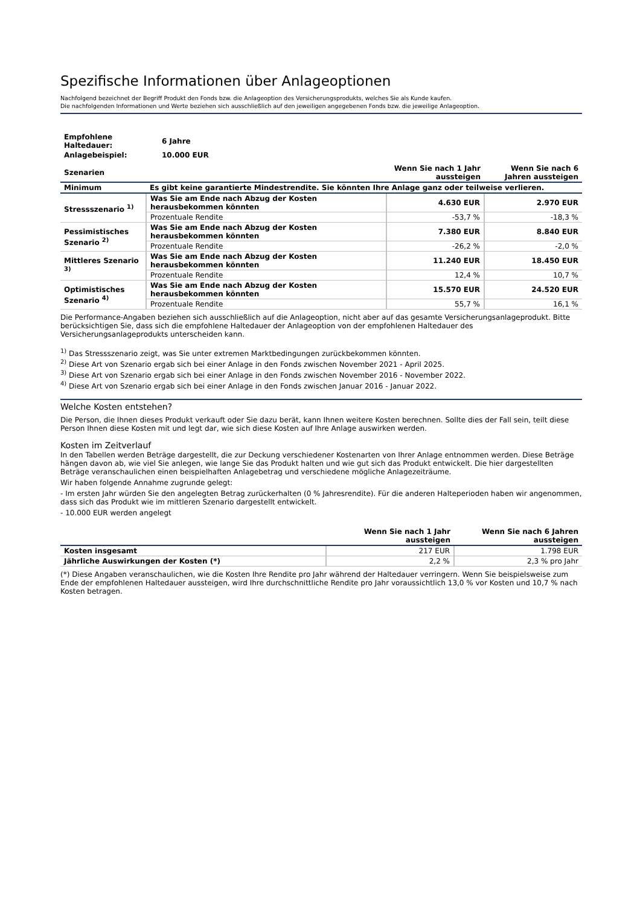Spezifische Informationen über Anlageoptionen
Nachfolgend bezeichnet der Begriff Produkt den Fonds bzw. die Anlageoption des Versicherungsprodukts, welches Sie als Kunde kaufen.
Die nachfolgenden Informationen und Werte beziehen sich ausschließlich auf den jeweiligen angegebenen Fonds bzw. die jeweilige Anlageoption.
| Empfohlene Haltedauer: | 6 Jahre |
| Anlagebeispiel: | 10.000 EUR |
| Szenarien | | Wenn Sie nach 1 Jahr aussteigen | Wenn Sie nach 6 Jahren aussteigen |
| Minimum | Es gibt keine garantierte Mindestrendite. Sie könnten Ihre Anlage ganz oder teilweise verlieren. | | |
| Stressszenario <sup>1)</sup> | Was Sie am Ende nach Abzug der Kosten herausbekommen könnten | 4.630 EUR | 2.970 EUR |
| | Prozentuale Rendite | -53,7 % | -18,3 % |
| Pessimistisches Szenario <sup>2)</sup> | Was Sie am Ende nach Abzug der Kosten herausbekommen könnten | 7.380 EUR | 8.840 EUR |
| | Prozentuale Rendite | -26,2 % | -2,0 % |
| Mittleres Szenario <sup>3)</sup> | Was Sie am Ende nach Abzug der Kosten herausbekommen könnten | 11.240 EUR | 18.450 EUR |
| | Prozentuale Rendite | 12,4 % | 10,7 % |
| Optimistisches Szenario <sup>4)</sup> | Was Sie am Ende nach Abzug der Kosten herausbekommen könnten | 15.570 EUR | 24.520 EUR |
| | Prozentuale Rendite | 55,7 % | 16,1 % |
Die Performance-Angaben beziehen sich ausschließlich auf die Anlageoption, nicht aber auf das gesamte Versicherungsanlageprodukt. Bitte berücksichtigen Sie, dass sich die empfohlene Haltedauer der Anlageoption von der empfohlenen Haltedauer des Versicherungsanlageprodukts unterscheiden kann.
<sup>1)</sup> Das Stressszenario zeigt, was Sie unter extremen Marktbedingungen zurückbekommen könnten.
<sup>2)</sup> Diese Art von Szenario ergab sich bei einer Anlage in den Fonds zwischen November 2021 - April 2025.
<sup>3)</sup> Diese Art von Szenario ergab sich bei einer Anlage in den Fonds zwischen November 2016 - November 2022.
<sup>4)</sup> Diese Art von Szenario ergab sich bei einer Anlage in den Fonds zwischen Januar 2016 - Januar 2022.
Welche Kosten entstehen?
Die Person, die Ihnen dieses Produkt verkauft oder Sie dazu berät, kann Ihnen weitere Kosten berechnen. Sollte dies der Fall sein, teilt diese Person Ihnen diese Kosten mit und legt dar, wie sich diese Kosten auf Ihre Anlage auswirken werden.
Kosten im Zeitverlauf
In den Tabellen werden Beträge dargestellt, die zur Deckung verschiedener Kostenarten von Ihrer Anlage entnommen werden. Diese Beträge hängen davon ab, wie viel Sie anlegen, wie lange Sie das Produkt halten und wie gut sich das Produkt entwickelt. Die hier dargestellten Beträge veranschaulichen einen beispielhaften Anlagebetrag und verschiedene mögliche Anlagezeiträume.
Wir haben folgende Annahme zugrunde gelegt:
- Im ersten Jahr würden Sie den angelegten Betrag zurückerhalten (0 % Jahresrendite). Für die anderen Halteperioden haben wir angenommen, dass sich das Produkt wie im mittleren Szenario dargestellt entwickelt.
- 10.000 EUR werden angelegt
| | Wenn Sie nach 1 Jahr aussteigen | Wenn Sie nach 6 Jahren aussteigen |
| Kosten insgesamt | 217 EUR | 1.798 EUR |
| Jährliche Auswirkungen der Kosten (*) | 2,2 % | 2,3 % pro Jahr |
(*) Diese Angaben veranschaulichen, wie die Kosten Ihre Rendite pro Jahr während der Haltedauer verringern. Wenn Sie beispielsweise zum Ende der empfohlenen Haltedauer aussteigen, wird Ihre durchschnittliche Rendite pro Jahr voraussichtlich 13,0 % vor Kosten und 10,7 % nach Kosten betragen.